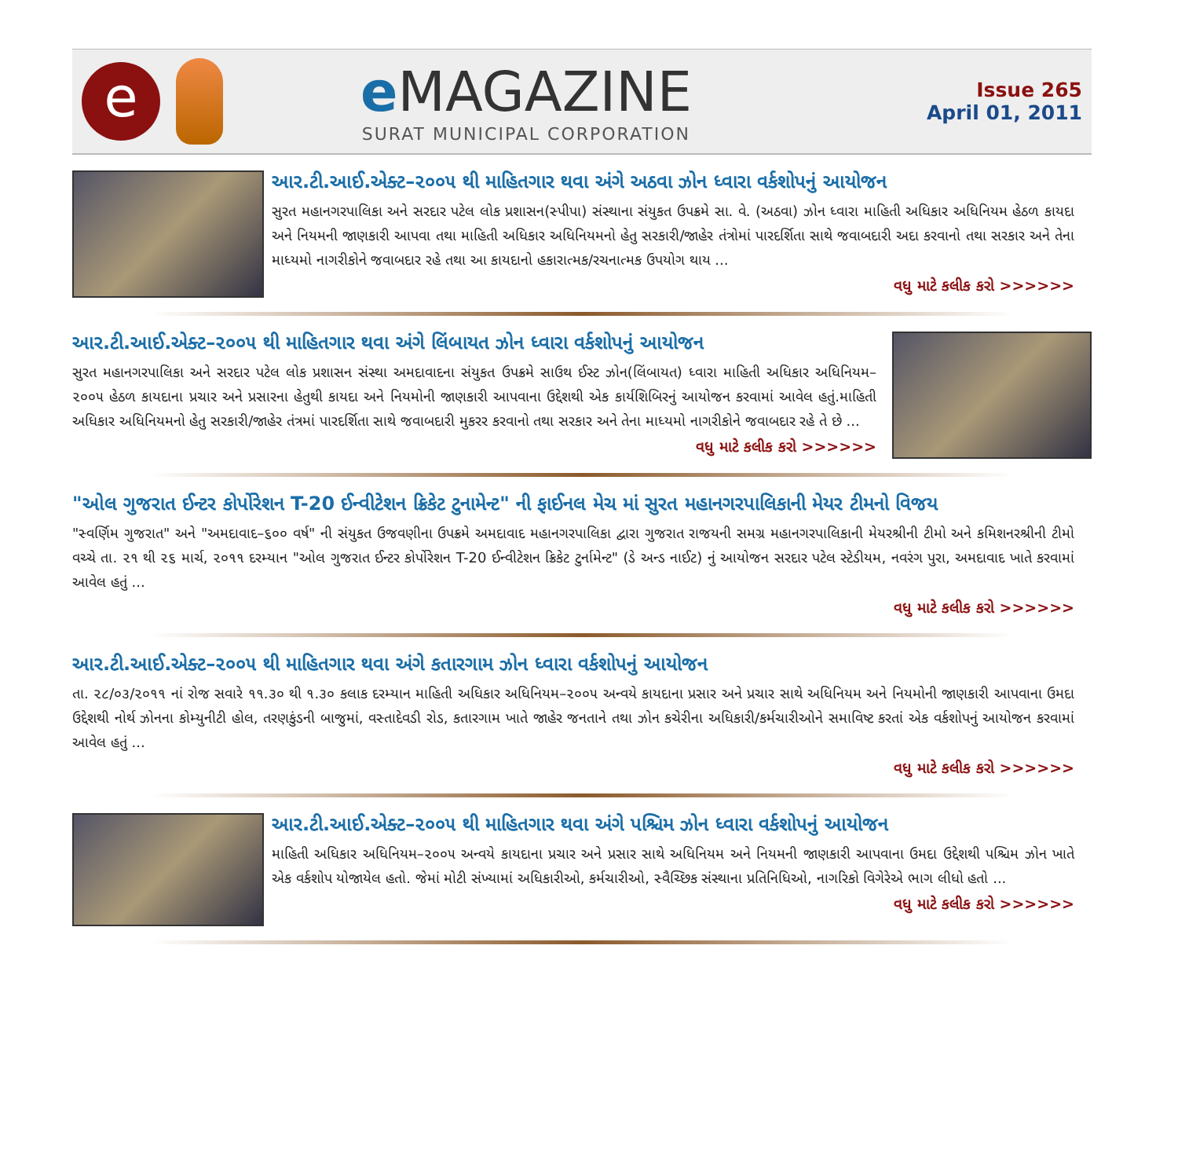e
e MAGAZINE
SURAT MUNICIPAL CORPORATION
Issue 265
April 01, 2011
આર.ટી.આઈ.એક્ટ–૨૦૦૫ થી માહિતગાર થવા અંગે અઠવા ઝોન ધ્વારા વર્કશોપનું આયોજન
સુરત મહાનગરપાલિકા અને સરદાર પટેલ લોક પ્રશાસન(સ્પીપા) સંસ્થાના સંયુકત ઉપક્રમે સા. વે. (અઠવા) ઝોન ધ્વારા માહિતી અધિકાર અધિનિયમ હેઠળ કાયદા અને નિયમની જાણકારી આપવા તથા માહિતી અધિકાર અધિનિયમનો હેતુ સરકારી/જાહેર તંત્રોમાં પારદર્શિતા સાથે જવાબદારી અદા કરવાનો તથા સરકાર અને તેના માધ્યમો નાગરીકોને જવાબદાર રહે તથા આ કાયદાનો હકારાત્મક/રચનાત્મક ઉપયોગ થાય ...
વધુ માટે કલીક કરો >>>>>>
આર.ટી.આઈ.એક્ટ–૨૦૦૫ થી માહિતગાર થવા અંગે લિંબાયત ઝોન ધ્વારા વર્કશોપનું આયોજન
સુરત મહાનગરપાલિકા અને સરદાર પટેલ લોક પ્રશાસન સંસ્થા અમદાવાદના સંયુકત ઉપક્રમે સાઉથ ઈસ્ટ ઝોન(લિંબાયત) ધ્વારા માહિતી અધિકાર અધિનિયમ–૨૦૦૫ હેઠળ કાયદાના પ્રચાર અને પ્રસારના હેતુથી કાયદા અને નિયમોની જાણકારી આપવાના ઉદ્દેશથી એક કાર્યશિબિરનું આયોજન કરવામાં આવેલ હતું.માહિતી અધિકાર અધિનિયમનો હેતુ સરકારી/જાહેર તંત્રમાં પારદર્શિતા સાથે જવાબદારી મુકરર કરવાનો તથા સરકાર અને તેના માધ્યમો નાગરીકોને જવાબદાર રહે તે છે ...
વધુ માટે કલીક કરો >>>>>>
"ઓલ ગુજરાત ઈન્ટર કોર્પોરેશન T-20 ઈન્વીટેશન ક્રિકેટ ટુનામેન્ટ" ની ફાઈનલ મેચ માં સુરત મહાનગરપાલિકાની મેયર ટીમનો વિજય
"સ્વર્ણિમ ગુજરાત" અને "અમદાવાદ–૬૦૦ વર્ષ" ની સંયુકત ઉજવણીના ઉપક્રમે અમદાવાદ મહાનગરપાલિકા દ્વારા ગુજરાત રાજયની સમગ્ર મહાનગરપાલિકાની મેયરશ્રીની ટીમો અને કમિશનરશ્રીની ટીમો વચ્ચે તા. ૨૧ થી ૨૬ માર્ચ, ૨૦૧૧ દરમ્યાન "ઓલ ગુજરાત ઈન્ટર કોર્પોરેશન T-20 ઈન્વીટેશન ક્રિકેટ ટુર્નામેન્ટ" (ડે અન્ડ નાઈટ) નું આયોજન સરદાર પટેલ સ્ટેડીયમ, નવરંગ પુરા, અમદાવાદ ખાતે કરવામાં આવેલ હતું ...
વધુ માટે કલીક કરો >>>>>>
આર.ટી.આઈ.એક્ટ–૨૦૦૫ થી માહિતગાર થવા અંગે કતારગામ ઝોન ધ્વારા વર્કશોપનું આયોજન
તા. ૨૮/૦૩/૨૦૧૧ નાં રોજ સવારે ૧૧.૩૦ થી ૧.૩૦ કલાક દરમ્યાન માહિતી અધિકાર અધિનિયમ–૨૦૦૫ અન્વયે કાયદાના પ્રસાર અને પ્રચાર સાથે અધિનિયમ અને નિયમોની જાણકારી આપવાના ઉમદા ઉદ્દેશથી નોર્થ ઝોનના કોમ્યુનીટી હોલ, તરણકુંડની બાજુમાં, વસ્તાદેવડી રોડ, કતારગામ ખાતે જાહેર જનતાને તથા ઝોન કચેરીના અધિકારી/કર્મચારીઓને સમાવિષ્ટ કરતાં એક વર્કશોપનું આયોજન કરવામાં આવેલ હતું ...
વધુ માટે કલીક કરો >>>>>>
આર.ટી.આઈ.એક્ટ–૨૦૦૫ થી માહિતગાર થવા અંગે પશ્ચિમ ઝોન ધ્વારા વર્કશોપનું આયોજન
માહિતી અધિકાર અધિનિયમ–૨૦૦૫ અન્વયે કાયદાના પ્રચાર અને પ્રસાર સાથે અધિનિયમ અને નિયમની જાણકારી આપવાના ઉમદા ઉદ્દેશથી પશ્ચિમ ઝોન ખાતે એક વર્કશોપ યોજાયેલ હતો. જેમાં મોટી સંખ્યામાં અધિકારીઓ, કર્મચારીઓ, સ્વૈચ્છિક સંસ્થાના પ્રતિનિધિઓ, નાગરિકો વિગેરેએ ભાગ લીધો હતો ...
વધુ માટે કલીક કરો >>>>>>